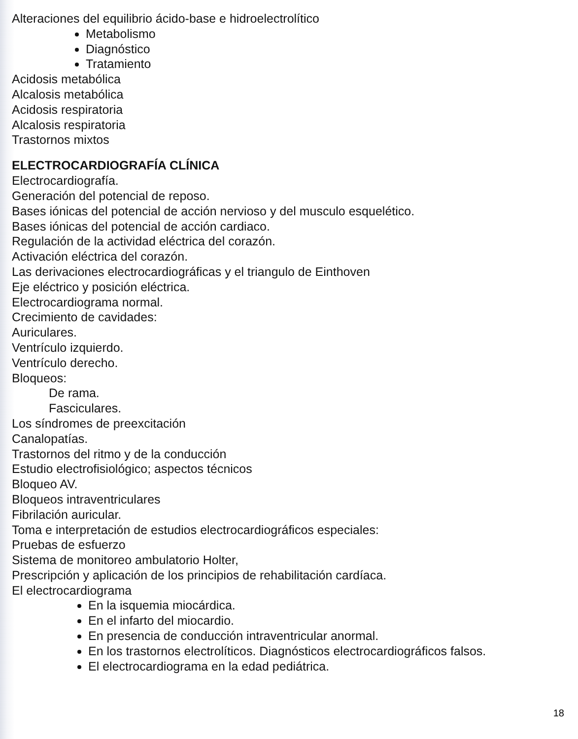Alteraciones del equilibrio ácido-base e hidroelectrolítico
Metabolismo
Diagnóstico
Tratamiento
Acidosis metabólica
Alcalosis metabólica
Acidosis respiratoria
Alcalosis respiratoria
Trastornos mixtos
ELECTROCARDIOGRAFÍA CLÍNICA
Electrocardiografía.
Generación del potencial de reposo.
Bases iónicas del potencial de acción nervioso y del musculo esquelético.
Bases iónicas del potencial de acción cardiaco.
Regulación de la actividad eléctrica del corazón.
Activación eléctrica del corazón.
Las derivaciones electrocardiográficas y el triangulo de Einthoven
Eje eléctrico y posición eléctrica.
Electrocardiograma normal.
Crecimiento de cavidades:
Auriculares.
Ventrículo izquierdo.
Ventrículo derecho.
Bloqueos:
De rama.
Fasciculares.
Los síndromes de preexcitación
Canalopatías.
Trastornos del ritmo y de la conducción
Estudio electrofisiológico; aspectos técnicos
Bloqueo AV.
Bloqueos intraventriculares
Fibrilación auricular.
Toma e interpretación de estudios electrocardiográficos especiales:
Pruebas de esfuerzo
Sistema de monitoreo ambulatorio Holter,
Prescripción y aplicación de los principios de rehabilitación cardíaca.
El electrocardiograma
En la isquemia miocárdica.
En el infarto del miocardio.
En presencia de conducción intraventricular anormal.
En los trastornos electrolíticos. Diagnósticos electrocardiográficos falsos.
El electrocardiograma en la edad pediátrica.
18